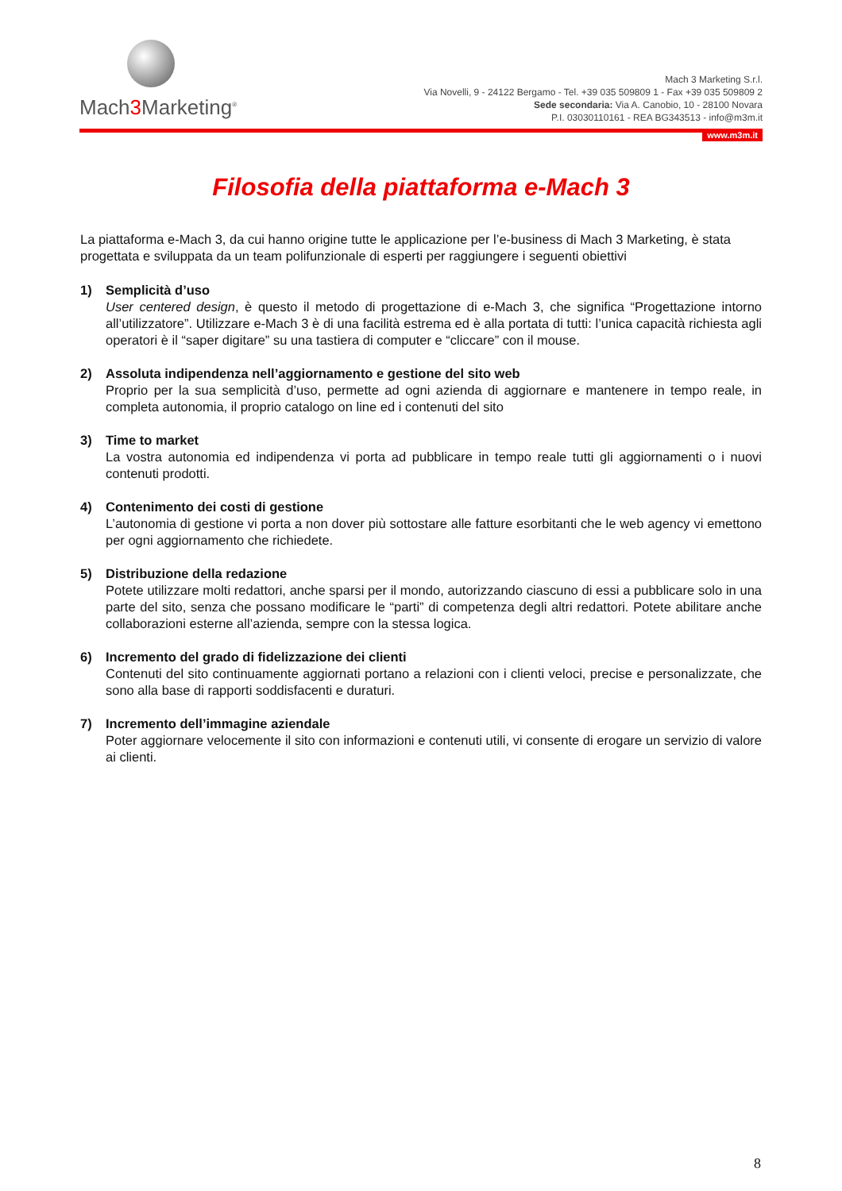Mach3 Marketing<sup>®</sup>
Mach 3 Marketing S.r.l.
Via Novelli, 9 - 24122 Bergamo - Tel. +39 035 509809 1 - Fax +39 035 509809 2
Sede secondaria: Via A. Canobio, 10 - 28100 Novara
P.I. 03030110161 - REA BG343513 - info@m3m.it
www.m3m.it
Filosofia della piattaforma e-Mach 3
La piattaforma e-Mach 3, da cui hanno origine tutte le applicazione per l’e-business di Mach 3 Marketing, è stata progettata e sviluppata da un team polifunzionale di esperti per raggiungere i seguenti obiettivi
1) Semplicità d’uso
User centered design, è questo il metodo di progettazione di e-Mach 3, che significa “Progettazione intorno all’utilizzatore”. Utilizzare e-Mach 3 è di una facilità estrema ed è alla portata di tutti: l’unica capacità richiesta agli operatori è il “saper digitare” su una tastiera di computer e “cliccare” con il mouse.
2) Assoluta indipendenza nell’aggiornamento e gestione del sito web
Proprio per la sua semplicità d’uso, permette ad ogni azienda di aggiornare e mantenere in tempo reale, in completa autonomia, il proprio catalogo on line ed i contenuti del sito
3) Time to market
La vostra autonomia ed indipendenza vi porta ad pubblicare in tempo reale tutti gli aggiornamenti o i nuovi contenuti prodotti.
4) Contenimento dei costi di gestione
L’autonomia di gestione vi porta a non dover più sottostare alle fatture esorbitanti che le web agency vi emettono per ogni aggiornamento che richiedete.
5) Distribuzione della redazione
Potete utilizzare molti redattori, anche sparsi per il mondo, autorizzando ciascuno di essi a pubblicare solo in una parte del sito, senza che possano modificare le “parti” di competenza degli altri redattori. Potete abilitare anche collaborazioni esterne all’azienda, sempre con la stessa logica.
6) Incremento del grado di fidelizzazione dei clienti
Contenuti del sito continuamente aggiornati portano a relazioni con i clienti veloci, precise e personalizzate, che sono alla base di rapporti soddisfacenti e duraturi.
7) Incremento dell’immagine aziendale
Poter aggiornare velocemente il sito con informazioni e contenuti utili, vi consente di erogare un servizio di valore ai clienti.
8